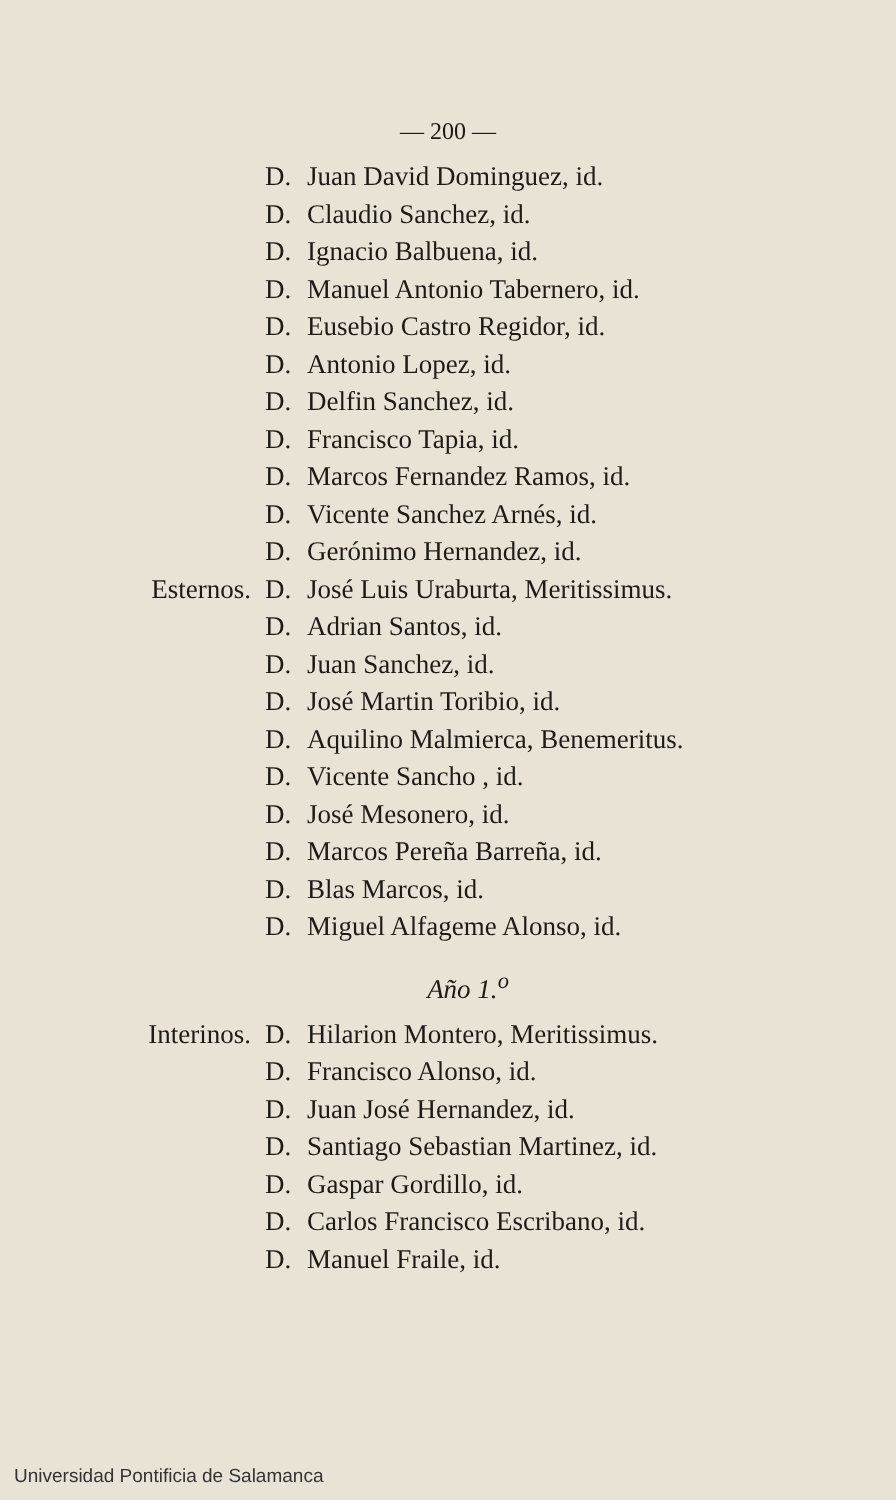— 200 —
D. Juan David Dominguez, id.
D. Claudio Sanchez, id.
D. Ignacio Balbuena, id.
D. Manuel Antonio Tabernero, id.
D. Eusebio Castro Regidor, id.
D. Antonio Lopez, id.
D. Delfin Sanchez, id.
D. Francisco Tapia, id.
D. Marcos Fernandez Ramos, id.
D. Vicente Sanchez Arnés, id.
D. Gerónimo Hernandez, id.
Esternos. D. José Luis Uraburta, Meritissimus.
D. Adrian Santos, id.
D. Juan Sanchez, id.
D. José Martin Toribio, id.
D. Aquilino Malmierca, Benemeritus.
D. Vicente Sancho , id.
D. José Mesonero, id.
D. Marcos Pereña Barreña, id.
D. Blas Marcos, id.
D. Miguel Alfageme Alonso, id.
Año 1.<sup>o</sup>
Interinos. D. Hilarion Montero, Meritissimus.
D. Francisco Alonso, id.
D. Juan José Hernandez, id.
D. Santiago Sebastian Martinez, id.
D. Gaspar Gordillo, id.
D. Carlos Francisco Escribano, id.
D. Manuel Fraile, id.
Universidad Pontificia de Salamanca